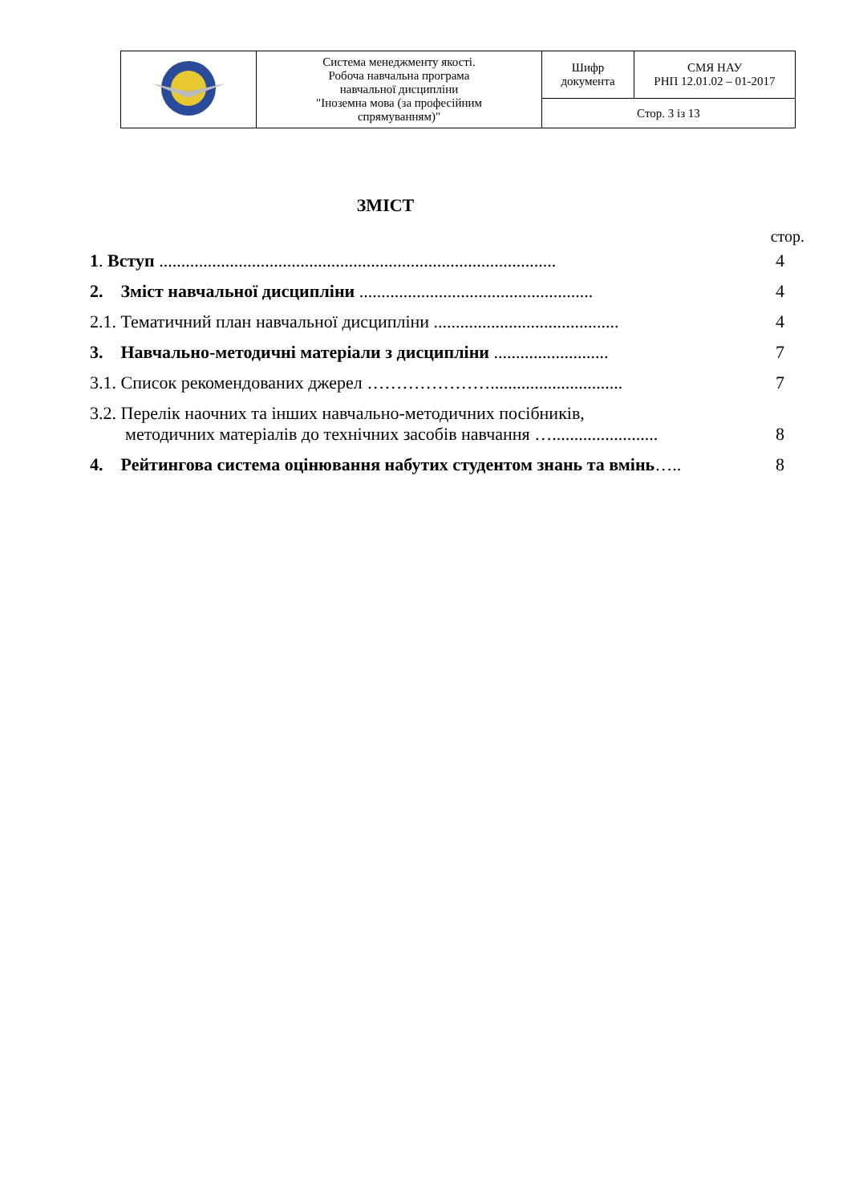| | Система менеджменту якості. Робоча навчальна програма навчальної дисципліни "Іноземна мова (за професійним спрямуванням)" | Шифр документа | СМЯ НАУ РНП 12.01.02 – 01-2017 |
| | | Стор. 3 із 13 | |
ЗМІСТ
стор.
| 1 . Вступ .......................................................................................... | 4 |
| 2. Зміст навчальної дисципліни ..................................................... | 4 |
| 2.1. Тематичний план навчальної дисципліни .......................................... | 4 |
| 3. Навчально-методичні матеріали з дисципліни .......................... | 7 |
| 3.1. Список рекомендованих джерел ………………….............................. | 7 |
| 3.2. Перелік наочних та інших навчально-методичних посібників, методичних матеріалів до технічних засобів навчання …........................ | 8 |
| 4. Рейтингова система оцінювання набутих студентом знань та вмінь ….. | 8 |